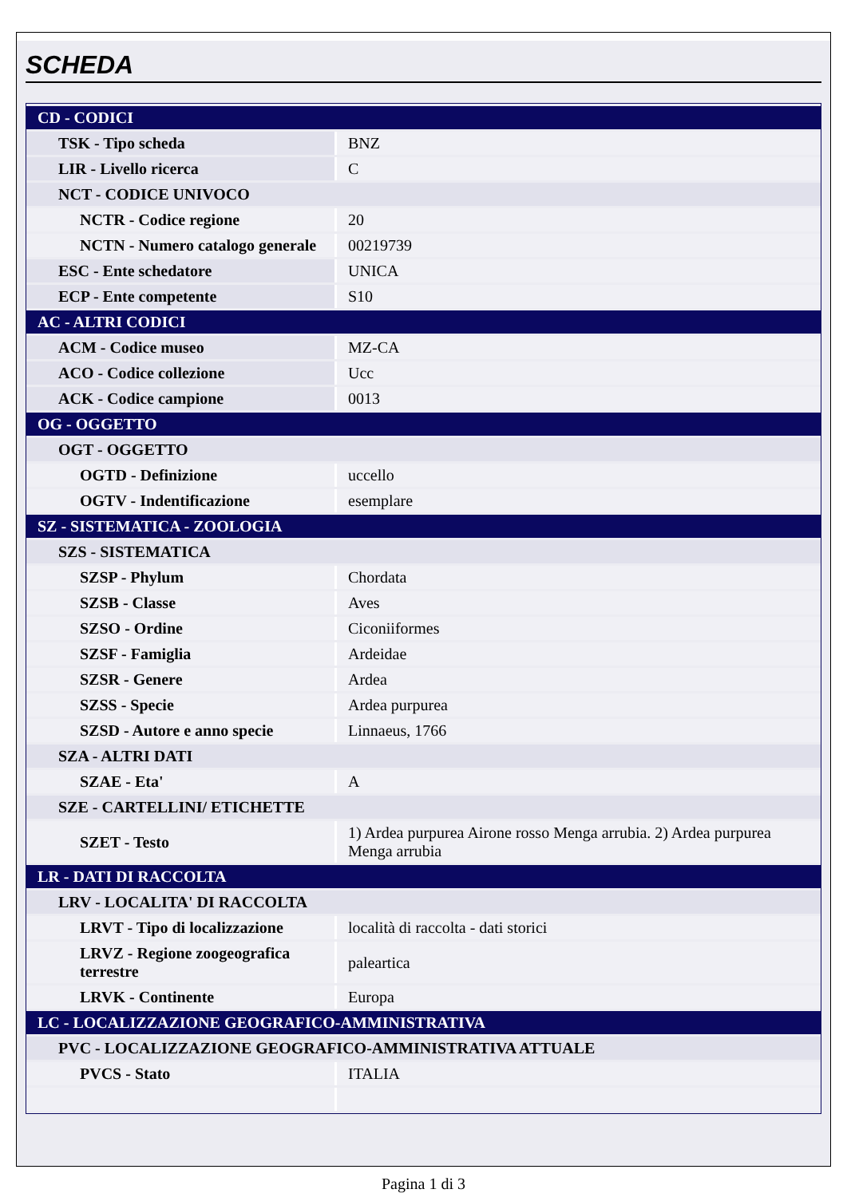SCHEDA
| CD - CODICI | |
| TSK - Tipo scheda | BNZ |
| LIR - Livello ricerca | C |
| NCT - CODICE UNIVOCO | |
| NCTR - Codice regione | 20 |
| NCTN - Numero catalogo generale | 00219739 |
| ESC - Ente schedatore | UNICA |
| ECP - Ente competente | S10 |
| AC - ALTRI CODICI | |
| ACM - Codice museo | MZ-CA |
| ACO - Codice collezione | Ucc |
| ACK - Codice campione | 0013 |
| OG - OGGETTO | |
| OGT - OGGETTO | |
| OGTD - Definizione | uccello |
| OGTV - Indentificazione | esemplare |
| SZ - SISTEMATICA - ZOOLOGIA | |
| SZS - SISTEMATICA | |
| SZSP - Phylum | Chordata |
| SZSB - Classe | Aves |
| SZSO - Ordine | Ciconiiformes |
| SZSF - Famiglia | Ardeidae |
| SZSR - Genere | Ardea |
| SZSS - Specie | Ardea purpurea |
| SZSD - Autore e anno specie | Linnaeus, 1766 |
| SZA - ALTRI DATI | |
| SZAE - Eta' | A |
| SZE - CARTELLINI/ ETICHETTE | |
| SZET - Testo | 1) Ardea purpurea Airone rosso Menga arrubia. 2) Ardea purpurea Menga arrubia |
| LR - DATI DI RACCOLTA | |
| LRV - LOCALITA' DI RACCOLTA | |
| LRVT - Tipo di localizzazione | località di raccolta - dati storici |
| LRVZ - Regione zoogeografica terrestre | paleartica |
| LRVK - Continente | Europa |
| LC - LOCALIZZAZIONE GEOGRAFICO-AMMINISTRATIVA | |
| PVC - LOCALIZZAZIONE GEOGRAFICO-AMMINISTRATIVA ATTUALE | |
| PVCS - Stato | ITALIA |
Pagina 1 di 3